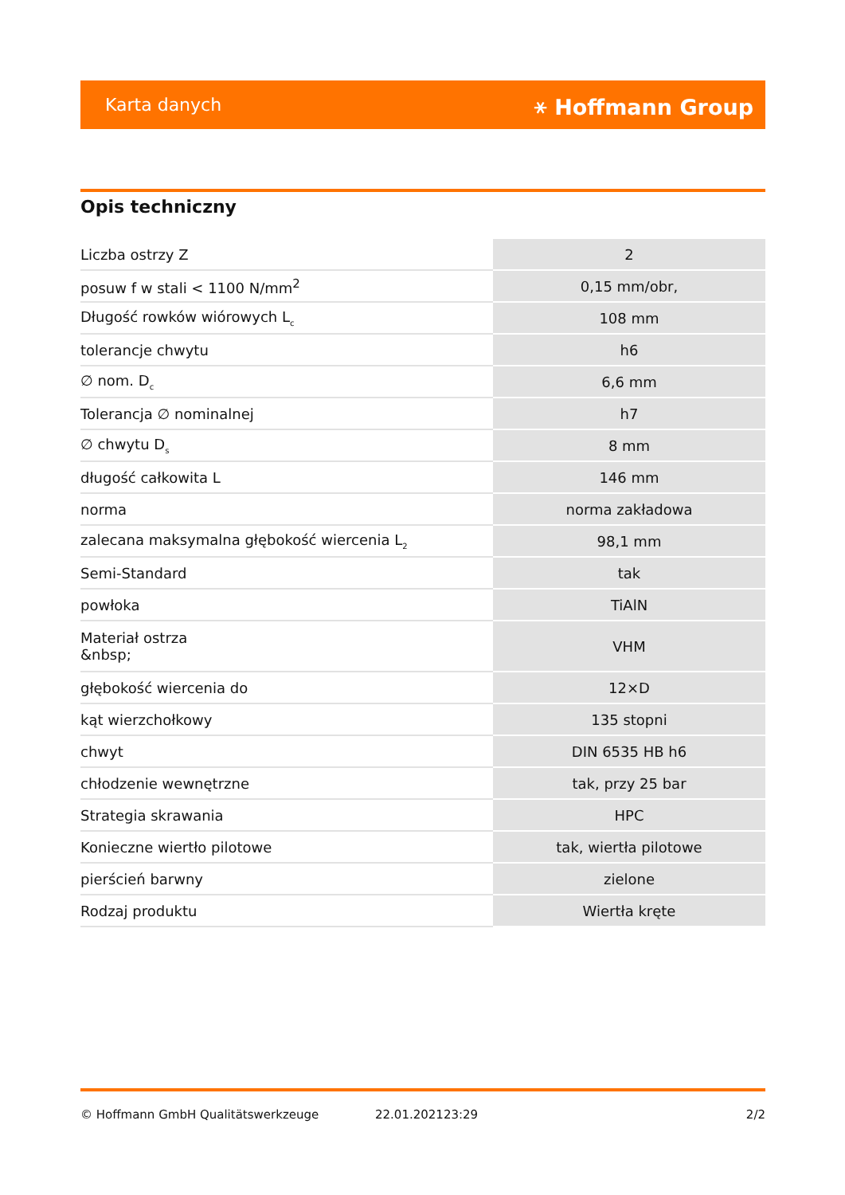Karta danych ⚹ Hoffmann Group
Opis techniczny
| Liczba ostrzy Z | 2 |
| posuw f w stali < 1100 N/mm<sup>2</sup> | 0,15 mm/obr, |
| Długość rowków wiórowych L<sub>c</sub> | 108 mm |
| tolerancje chwytu | h6 |
| ∅ nom. D<sub>c</sub> | 6,6 mm |
| Tolerancja ∅ nominalnej | h7 |
| ∅ chwytu D<sub>s</sub> | 8 mm |
| długość całkowita L | 146 mm |
| norma | norma zakładowa |
| zalecana maksymalna głębokość wiercenia L<sub>2</sub> | 98,1 mm |
| Semi-Standard | tak |
| powłoka | TiAlN |
| Materiał ostrza &nbsp; | VHM |
| głębokość wiercenia do | 12×D |
| kąt wierzchołkowy | 135 stopni |
| chwyt | DIN 6535 HB h6 |
| chłodzenie wewnętrzne | tak, przy 25 bar |
| Strategia skrawania | HPC |
| Konieczne wiertło pilotowe | tak, wiertła pilotowe |
| pierścień barwny | zielone |
| Rodzaj produktu | Wiertła kręte |
© Hoffmann GmbH Qualitätswerkzeuge 22.01.202123:29 2/2